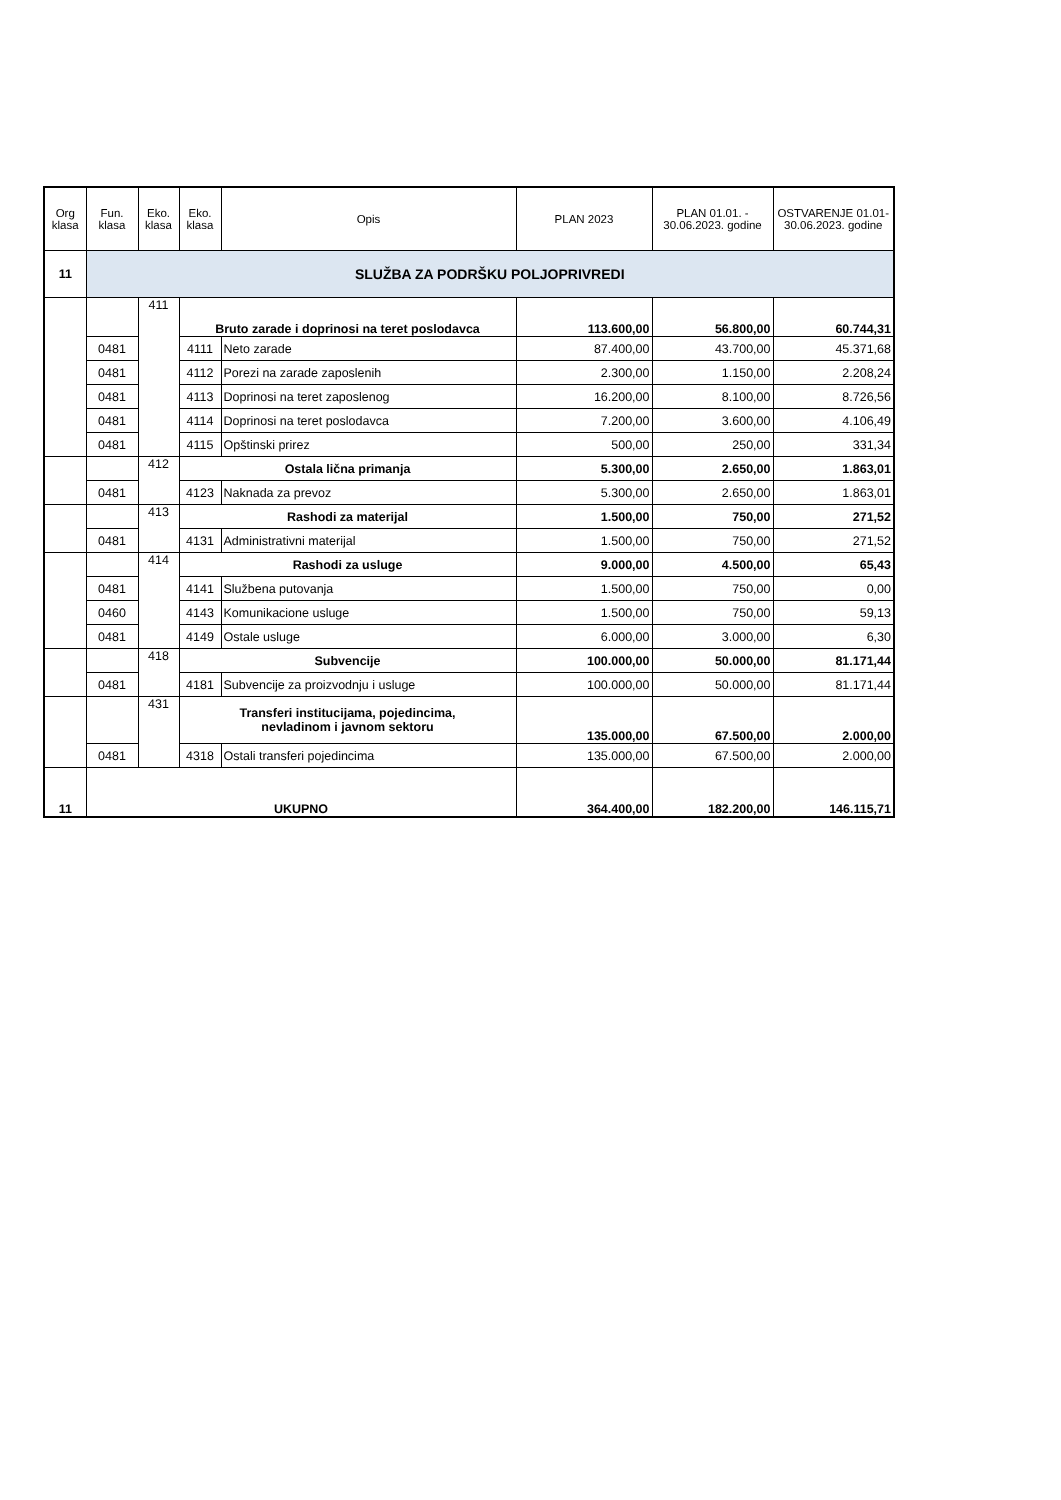| Org klasa | Fun. klasa | Eko. klasa | Eko. klasa | Opis | PLAN 2023 | PLAN 01.01. - 30.06.2023. godine | OSTVARENJE 01.01-30.06.2023. godine |
| --- | --- | --- | --- | --- | --- | --- | --- |
| 11 | SLUŽBA ZA PODRŠKU POLJOPRIVREDI | | | | | | |
| | | 411 | Bruto zarade i doprinosi na teret poslodavca | | 113.600,00 | 56.800,00 | 60.744,31 |
| | 0481 | | 4111 | Neto zarade | 87.400,00 | 43.700,00 | 45.371,68 |
| | 0481 | | 4112 | Porezi na zarade zaposlenih | 2.300,00 | 1.150,00 | 2.208,24 |
| | 0481 | | 4113 | Doprinosi na teret zaposlenog | 16.200,00 | 8.100,00 | 8.726,56 |
| | 0481 | | 4114 | Doprinosi na teret poslodavca | 7.200,00 | 3.600,00 | 4.106,49 |
| | 0481 | | 4115 | Opštinski prirez | 500,00 | 250,00 | 331,34 |
| | | 412 | Ostala lična primanja | | 5.300,00 | 2.650,00 | 1.863,01 |
| | 0481 | | 4123 | Naknada za prevoz | 5.300,00 | 2.650,00 | 1.863,01 |
| | | 413 | Rashodi za materijal | | 1.500,00 | 750,00 | 271,52 |
| | 0481 | | 4131 | Administrativni materijal | 1.500,00 | 750,00 | 271,52 |
| | | 414 | Rashodi za usluge | | 9.000,00 | 4.500,00 | 65,43 |
| | 0481 | | 4141 | Službena putovanja | 1.500,00 | 750,00 | 0,00 |
| | 0460 | | 4143 | Komunikacione usluge | 1.500,00 | 750,00 | 59,13 |
| | 0481 | | 4149 | Ostale usluge | 6.000,00 | 3.000,00 | 6,30 |
| | | 418 | Subvencije | | 100.000,00 | 50.000,00 | 81.171,44 |
| | 0481 | | 4181 | Subvencije za proizvodnju i usluge | 100.000,00 | 50.000,00 | 81.171,44 |
| | | 431 | Transferi institucijama, pojedincima, nevladinom i javnom sektoru | | 135.000,00 | 67.500,00 | 2.000,00 |
| | 0481 | | 4318 | Ostali transferi pojedincima | 135.000,00 | 67.500,00 | 2.000,00 |
| 11 | UKUPNO | | | | 364.400,00 | 182.200,00 | 146.115,71 |